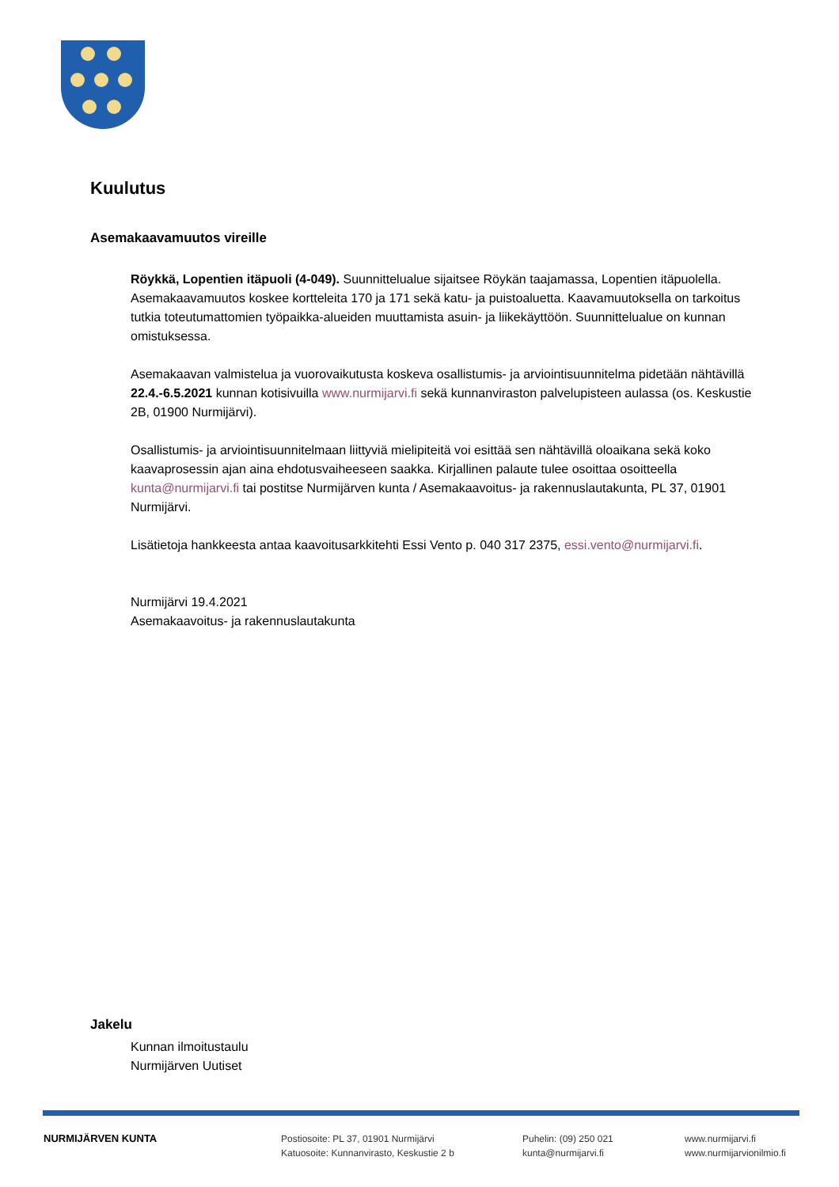Kuulutus
Asemakaavamuutos vireille
Röykkä, Lopentien itäpuoli (4-049). Suunnittelualue sijaitsee Röykän taajamassa, Lopentien itäpuolella. Asemakaavamuutos koskee kortteleita 170 ja 171 sekä katu- ja puistoaluetta. Kaavamuutoksella on tarkoitus tutkia toteutumattomien työpaikka-alueiden muuttamista asuin- ja liikekäyttöön. Suunnittelualue on kunnan omistuksessa.
Asemakaavan valmistelua ja vuorovaikutusta koskeva osallistumis- ja arviointisuunnitelma pidetään nähtävillä 22.4.-6.5.2021 kunnan kotisivuilla www.nurmijarvi.fi sekä kunnanviraston palvelupisteen aulassa (os. Keskustie 2B, 01900 Nurmijärvi).
Osallistumis- ja arviointisuunnitelmaan liittyviä mielipiteitä voi esittää sen nähtävillä oloaikana sekä koko kaavaprosessin ajan aina ehdotusvaiheeseen saakka. Kirjallinen palaute tulee osoittaa osoitteella kunta@nurmijarvi.fi tai postitse Nurmijärven kunta / Asemakaavoitus- ja rakennuslautakunta, PL 37, 01901 Nurmijärvi.
Lisätietoja hankkeesta antaa kaavoitusarkkitehti Essi Vento p. 040 317 2375, essi.vento@nurmijarvi.fi.
Nurmijärvi 19.4.2021
Asemakaavoitus- ja rakennuslautakunta
Jakelu
Kunnan ilmoitustaulu
Nurmijärven Uutiset
NURMIJÄRVEN KUNTA Postiosoite: PL 37, 01901 Nurmijärvi
Katuosoite: Kunnanvirasto, Keskustie 2 b
Puhelin: (09) 250 021
kunta@nurmijarvi.fi
www.nurmijarvi.fi
www.nurmijarvionilmio.fi